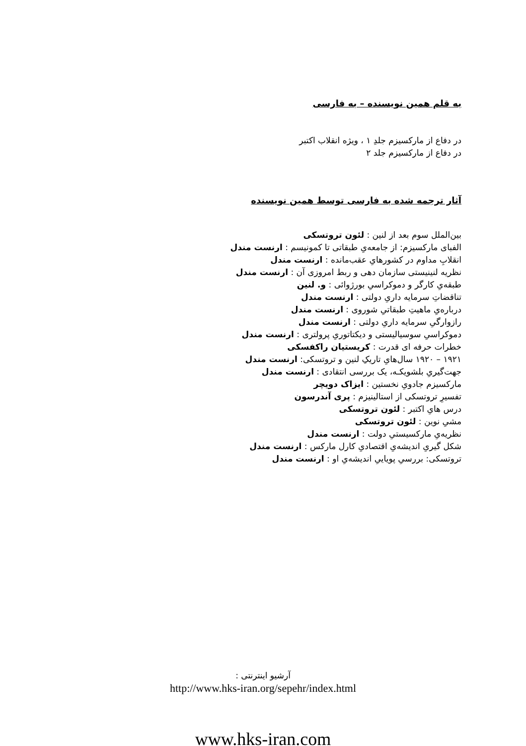به قلم همین نویسنده – به فارسی
در دفاع از مارکسیزم جلدِ ۱ ، ویژه انقلاب اکتبر
در دفاع از مارکسیزم جلد ۲
آثار ترجمه شده به فارسی توسط همین نویسنده
بین‌الملل سوم بعد از لنین : لئون تروتسکی
الفبای مارکسیزم: از جامعه‌یِ طبقاتی تا کمونیسم : ارنست مندل
انقلابِ مداوم در کشورهایِ عقب‌مانده : ارنست مندل
نظریه لنینیستی سازمان دهی و ربط امروزی آن : ارنست مندل
طبقه‌یِ کارگر و دموکراسیِ بورژوائی : و. لنین
تناقضاتِ سرمایه داریِ دولتی : ارنست مندل
درباره‌یِ ماهیتِ طبقاتیِ شوروی : ارنست مندل
رازوارگیِ سرمایه داریِ دولتی : ارنست مندل
دموکراسیِ سوسیالیستی و دیکتاتوریِ پرولتری : ارنست مندل
خطرات حرفه ای قدرت : کریستیان راکفسکی
۱۹۲۱ – ۱۹۲۰ سال‌هایِ تاریکِ لنین و تروتسکی: ارنست مندل
جهت‌گیریِ بلشویکـه، یک بررسی انتقادی : ارنست مندل
مارکسیزم جادویِ نخستین : ایزاک دویچر
تفسیرِ تروتسکی از استالینیزم : پری آندرسون
درس هایِ اکتبر : لئون تروتسکی
مشیِ نوین : لئون تروتسکی
نظریه‌یِ مارکسیستیِ دولت : ارنست مندل
شکل گیریِ اندیشه‌یِ اقتصادیِ کارل مارکس : ارنست مندل
تروتسکی: بررسیِ پویاییِ اندیشه‌یِ او : ارنست مندل
آرشیو اینترنتی :
http://www.hks-iran.org/sepehr/index.html
www.hks-iran.com